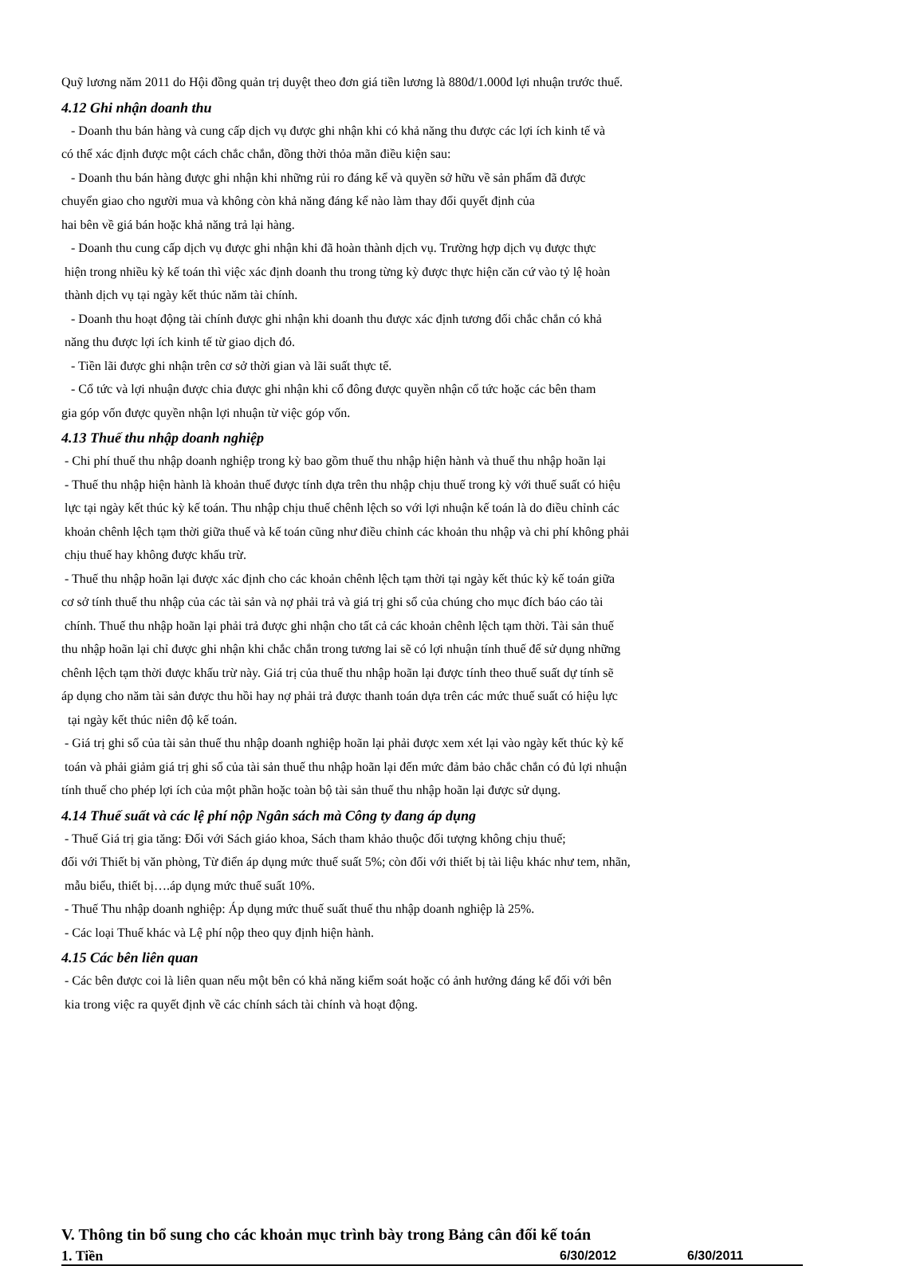Quỹ lương năm 2011 do Hội đồng quản trị duyệt theo đơn giá tiền lương là 880đ/1.000đ lợi nhuận trước thuế.
4.12 Ghi nhận doanh thu
- Doanh thu bán hàng và cung cấp dịch vụ được ghi nhận khi có khả năng thu được các lợi ích kinh tế và
có thể xác định được một cách chắc chắn, đồng thời thỏa mãn điều kiện sau:
- Doanh thu bán hàng được ghi nhận khi những rủi ro đáng kể và quyền sở hữu về sản phẩm đã được
chuyển giao cho người mua và không còn khả năng đáng kể nào làm thay đổi quyết định của
hai bên về giá bán hoặc khả năng trả lại hàng.
- Doanh thu cung cấp dịch vụ được ghi nhận khi đã hoàn thành dịch vụ. Trường hợp dịch vụ được thực
hiện trong nhiều kỳ kế toán thì việc xác định doanh thu trong từng kỳ được thực hiện căn cứ vào tỷ lệ hoàn
thành dịch vụ tại ngày kết thúc năm tài chính.
- Doanh thu hoạt động tài chính được ghi nhận khi doanh thu được xác định tương đối chắc chắn có khả
năng thu được lợi ích kinh tế từ giao dịch đó.
- Tiền lãi được ghi nhận trên cơ sở thời gian và lãi suất thực tế.
- Cổ tức và lợi nhuận được chia được ghi nhận khi cổ đông được quyền nhận cổ tức hoặc các bên tham
gia góp vốn được quyền nhận lợi nhuận từ việc góp vốn.
4.13 Thuế thu nhập doanh nghiệp
- Chi phí thuế thu nhập doanh nghiệp trong kỳ bao gồm thuế thu nhập hiện hành và thuế thu nhập hoãn lại
- Thuế thu nhập hiện hành là khoản thuế được tính dựa trên thu nhập chịu thuế trong kỳ với thuế suất có hiệu
lực tại ngày kết thúc kỳ kế toán. Thu nhập chịu thuế chênh lệch so với lợi nhuận kế toán là do điều chỉnh các
khoản chênh lệch tạm thời giữa thuế và kế toán cũng như điều chỉnh các khoản thu nhập và chi phí không phải
chịu thuế hay không được khấu trừ.
- Thuế thu nhập hoãn lại được xác định cho các khoản chênh lệch tạm thời tại ngày kết thúc kỳ kế toán giữa
cơ sở tính thuế thu nhập của các tài sản và nợ phải trả và giá trị ghi sổ của chúng cho mục đích báo cáo tài
chính. Thuế thu nhập hoãn lại phải trả được ghi nhận cho tất cả các khoản chênh lệch tạm thời. Tài sản thuế
thu nhập hoãn lại chỉ được ghi nhận khi chắc chắn trong tương lai sẽ có lợi nhuận tính thuế để sử dụng những
chênh lệch tạm thời được khấu trừ này. Giá trị của thuế thu nhập hoãn lại được tính theo thuế suất dự tính sẽ
áp dụng cho năm tài sản được thu hồi hay nợ phải trả được thanh toán dựa trên các mức thuế suất có hiệu lực
tại ngày kết thúc niên độ kế toán.
- Giá trị ghi sổ của tài sản thuế thu nhập doanh nghiệp hoãn lại phải được xem xét lại vào ngày kết thúc kỳ kế
toán và phải giảm giá trị ghi sổ của tài sản thuế thu nhập hoãn lại đến mức đảm bảo chắc chắn có đủ lợi nhuận
tính thuế cho phép lợi ích của một phần hoặc toàn bộ tài sản thuế thu nhập hoãn lại được sử dụng.
4.14 Thuế suất và các lệ phí nộp Ngân sách mà Công ty đang áp dụng
- Thuế Giá trị gia tăng: Đối với Sách giáo khoa, Sách tham khảo thuộc đối tượng không chịu thuế;
đối với Thiết bị văn phòng, Từ điển áp dụng mức thuế suất 5%; còn đối với thiết bị tài liệu khác như tem, nhãn,
mẫu biểu, thiết bị….áp dụng mức thuế suất 10%.
- Thuế Thu nhập doanh nghiệp: Áp dụng mức thuế suất thuế thu nhập doanh nghiệp là 25%.
- Các loại Thuế khác và Lệ phí nộp theo quy định hiện hành.
4.15 Các bên liên quan
- Các bên được coi là liên quan nếu một bên có khả năng kiểm soát hoặc có ảnh hưởng đáng kể đối với bên
kia trong việc ra quyết định về các chính sách tài chính và hoạt động.
V. Thông tin bổ sung cho các khoản mục trình bày trong Bảng cân đối kế toán
| 1. Tiền | 6/30/2012 | 6/30/2011 |